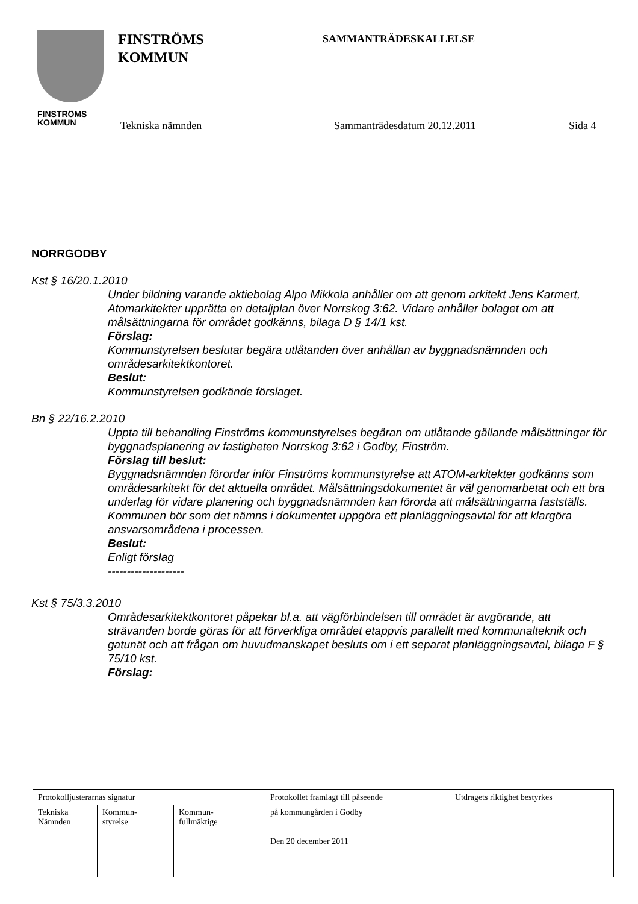FINSTRÖMS
KOMMUN
FINSTRÖMS
KOMMUN
SAMMANTRÄDESKALLELSE
Tekniska nämnden Sammanträdesdatum 20.12.2011 Sida 4
NORRGODBY
Kst § 16/20.1.2010
Under bildning varande aktiebolag Alpo Mikkola anhåller om att genom arkitekt Jens Karmert, Atomarkitekter upprätta en detaljplan över Norrskog 3:62. Vidare anhåller bolaget om att målsättningarna för området godkänns, bilaga D § 14/1 kst.
Förslag:
Kommunstyrelsen beslutar begära utlåtanden över anhållan av byggnadsnämnden och områdesarkitektkontoret.
Beslut:
Kommunstyrelsen godkände förslaget.
Bn § 22/16.2.2010
Uppta till behandling Finströms kommunstyrelses begäran om utlåtande gällande målsättningar för byggnadsplanering av fastigheten Norrskog 3:62 i Godby, Finström.
Förslag till beslut:
Byggnadsnämnden förordar inför Finströms kommunstyrelse att ATOM-arkitekter godkänns som områdesarkitekt för det aktuella området. Målsättningsdokumentet är väl genomarbetat och ett bra underlag för vidare planering och byggnadsnämnden kan förorda att målsättningarna fastställs. Kommunen bör som det nämns i dokumentet uppgöra ett planläggningsavtal för att klargöra ansvarsområdena i processen.
Beslut:
Enligt förslag
--------------------
Kst § 75/3.3.2010
Områdesarkitektkontoret påpekar bl.a. att vägförbindelsen till området är avgörande, att strävanden borde göras för att förverkliga området etappvis parallellt med kommunalteknik och gatunät och att frågan om huvudmanskapet besluts om i ett separat planläggningsavtal, bilaga F § 75/10 kst.
Förslag:
| Protokolljusterarnas signatur | | | Protokollet framlagt till påseende | Utdragets riktighet bestyrkes |
| Tekniska Nämnden | Kommun- styrelse | Kommun- fullmäktige | på kommungården i Godby Den 20 december 2011 | |